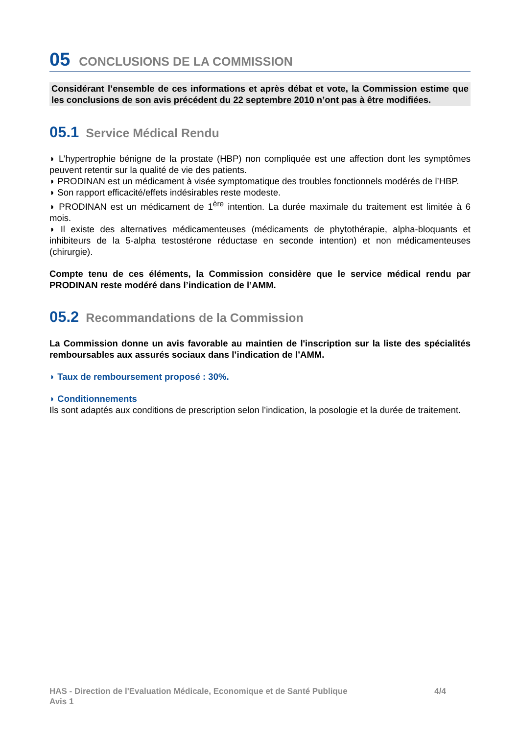05 CONCLUSIONS DE LA COMMISSION
Considérant l’ensemble de ces informations et après débat et vote, la Commission estime que les conclusions de son avis précédent du 22 septembre 2010 n’ont pas à être modifiées.
05.1 Service Médical Rendu
◗ L’hypertrophie bénigne de la prostate (HBP) non compliquée est une affection dont les symptômes peuvent retentir sur la qualité de vie des patients.
◗ PRODINAN est un médicament à visée symptomatique des troubles fonctionnels modérés de l’HBP.
◗ Son rapport efficacité/effets indésirables reste modeste.
◗ PRODINAN est un médicament de 1<sup>ère</sup> intention. La durée maximale du traitement est limitée à 6 mois.
◗ Il existe des alternatives médicamenteuses (médicaments de phytothérapie, alpha-bloquants et inhibiteurs de la 5-alpha testostérone réductase en seconde intention) et non médicamenteuses (chirurgie).
Compte tenu de ces éléments, la Commission considère que le service médical rendu par PRODINAN reste modéré dans l’indication de l’AMM.
05.2 Recommandations de la Commission
La Commission donne un avis favorable au maintien de l'inscription sur la liste des spécialités remboursables aux assurés sociaux dans l’indication de l’AMM.
◗ Taux de remboursement proposé : 30%.
◗ Conditionnements
Ils sont adaptés aux conditions de prescription selon l’indication, la posologie et la durée de traitement.
HAS - Direction de l'Evaluation Médicale, Economique et de Santé Publique
Avis 1
4/4